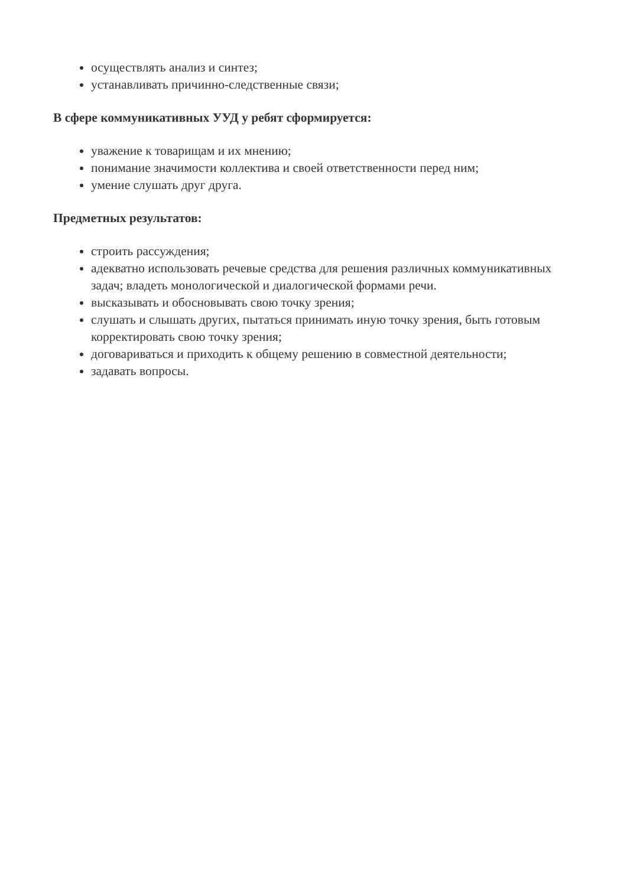осуществлять анализ и синтез;
устанавливать причинно-следственные связи;
В сфере коммуникативных УУД у ребят сформируется:
уважение к товарищам и их мнению;
понимание значимости коллектива и своей ответственности перед ним;
умение слушать друг друга.
Предметных результатов:
строить рассуждения;
адекватно использовать речевые средства для решения различных коммуникативных задач; владеть монологической и диалогической формами речи.
высказывать и обосновывать свою точку зрения;
слушать и слышать других, пытаться принимать иную точку зрения, быть готовым корректировать свою точку зрения;
договариваться и приходить к общему решению в совместной деятельности;
задавать вопросы.